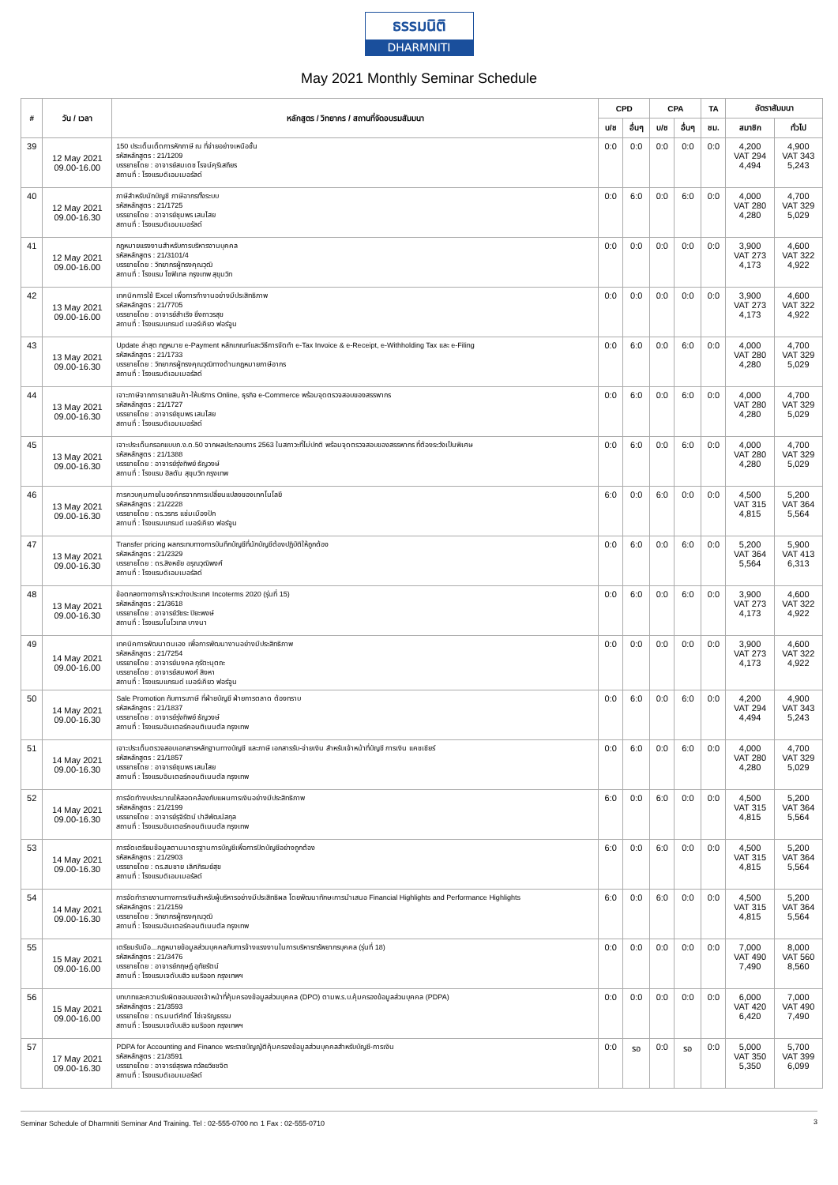ธรรมนิติ
DHARMNITI
May 2021 Monthly Seminar Schedule
| # | วัน / เวลา | หลักสูตร / วิทยากร / สถานที่จัดอบรมสัมมนา | CPD | | CPA | | TA | อัตราสัมมนา | |
| --- | --- | --- | --- | --- | --- | --- | --- | --- | --- |
| | | | บ/ช | อื่นๆ | บ/ช | อื่นๆ | ชม. | สมาชิก | ทั่วไป |
| 39 | 12 May 2021 09.00-16.00 | 150 ประเด็นเด็ดการหักภาษี ณ ที่จ่ายอย่างเหนือชั้น รหัสหลักสูตร : 21/1209 บรรยายโดย : อาจารย์สมเดช โรจน์คุรีเสถียร สถานที่ : โรงแรมดิเอมเมอรัลด์ | 0:0 | 0:0 | 0:0 | 0:0 | 0:0 | 4,200 VAT 294 4,494 | 4,900 VAT 343 5,243 |
| 40 | 12 May 2021 09.00-16.30 | ภาษีสำหรับนักบัญชี ภาษีอากรทั้งระบบ รหัสหลักสูตร : 21/1725 บรรยายโดย : อาจารย์ชุมพร เสนไสย สถานที่ : โรงแรมดิเอมเมอรัลด์ | 0:0 | 6:0 | 0:0 | 6:0 | 0:0 | 4,000 VAT 280 4,280 | 4,700 VAT 329 5,029 |
| 41 | 12 May 2021 09.00-16.00 | กฎหมายแรงงานสำหรับการบริหารงานบุคคล รหัสหลักสูตร : 21/3101/4 บรรยายโดย : วิทยากรผู้ทรงคุณวุฒิ สถานที่ : โรงแรม โซฟิเทล กรุงเทพ สุขุมวิท | 0:0 | 0:0 | 0:0 | 0:0 | 0:0 | 3,900 VAT 273 4,173 | 4,600 VAT 322 4,922 |
| 42 | 13 May 2021 09.00-16.00 | เทคนิคการใช้ Excel เพื่อการทำงานอย่างมีประสิทธิภาพ รหัสหลักสูตร : 21/7705 บรรยายโดย : อาจารย์สำเริง ยิ่งถาวรสุข สถานที่ : โรงแรมแกรนด์ เมอร์เคียว ฟอร์จูน | 0:0 | 0:0 | 0:0 | 0:0 | 0:0 | 3,900 VAT 273 4,173 | 4,600 VAT 322 4,922 |
| 43 | 13 May 2021 09.00-16.30 | Update ล่าสุด กฎหมาย e-Payment หลักเกณฑ์และวิธีการจัดทำ e-Tax Invoice & e-Receipt, e-Withholding Tax และ e-Filing รหัสหลักสูตร : 21/1733 บรรยายโดย : วิทยากรผู้ทรงคุณวุฒิทางด้านกฎหมายภาษีอากร สถานที่ : โรงแรมดิเอมเมอรัลด์ | 0:0 | 6:0 | 0:0 | 6:0 | 0:0 | 4,000 VAT 280 4,280 | 4,700 VAT 329 5,029 |
| 44 | 13 May 2021 09.00-16.30 | เจาะภาษีจากการขายสินค้า-ให้บริการ Online, ธุรกิจ e-Commerce พร้อมจุดตรวจสอบของสรรพากร รหัสหลักสูตร : 21/1727 บรรยายโดย : อาจารย์ชุมพร เสนไสย สถานที่ : โรงแรมดิเอมเมอรัลด์ | 0:0 | 6:0 | 0:0 | 6:0 | 0:0 | 4,000 VAT 280 4,280 | 4,700 VAT 329 5,029 |
| 45 | 13 May 2021 09.00-16.30 | เจาะประเด็นกรอกแบบภ.ง.ด.50 จากผลประกอบการ 2563 ในสภาวะที่ไม่ปกติ พร้อมจุดตรวจสอบของสรรพากร ที่ต้องระวังเป็นพิเศษ รหัสหลักสูตร : 21/1388 บรรยายโดย : อาจารย์รุ่งทิพย์ ธัญวงษ์ สถานที่ : โรงแรม ฮิลตัน สุขุมวิท กรุงเทพ | 0:0 | 6:0 | 0:0 | 6:0 | 0:0 | 4,000 VAT 280 4,280 | 4,700 VAT 329 5,029 |
| 46 | 13 May 2021 09.00-16.30 | การควบคุมภายในองค์กรจากการเปลี่ยนแปลงของเทคโนโลยี รหัสหลักสูตร : 21/2228 บรรยายโดย : ดร.วรกร แช่มเมืองปัก สถานที่ : โรงแรมแกรนด์ เมอร์เคียว ฟอร์จูน | 6:0 | 0:0 | 6:0 | 0:0 | 0:0 | 4,500 VAT 315 4,815 | 5,200 VAT 364 5,564 |
| 47 | 13 May 2021 09.00-16.30 | Transfer pricing ผลกระทบทางการบันทึกบัญชีที่นักบัญชีต้องปฏิบัติให้ถูกต้อง รหัสหลักสูตร : 21/2329 บรรยายโดย : ดร.สิงหชัย อรุณวุฒิพงศ์ สถานที่ : โรงแรมดิเอมเมอรัลด์ | 0:0 | 6:0 | 0:0 | 6:0 | 0:0 | 5,200 VAT 364 5,564 | 5,900 VAT 413 6,313 |
| 48 | 13 May 2021 09.00-16.30 | ข้อตกลงทางการค้าระหว่างประเทศ Incoterms 2020 (รุ่นที่ 15) รหัสหลักสูตร : 21/3618 บรรยายโดย : อาจารย์วัชระ ปิยะพงษ์ สถานที่ : โรงแรมโนโวเทล บางนา | 0:0 | 6:0 | 0:0 | 6:0 | 0:0 | 3,900 VAT 273 4,173 | 4,600 VAT 322 4,922 |
| 49 | 14 May 2021 09.00-16.00 | เทคนิคการพัฒนาตนเอง เพื่อการพัฒนางานอย่างมีประสิทธิภาพ รหัสหลักสูตร : 21/7254 บรรยายโดย : อาจารย์มงคล กุรัตะนุตถะ บรรยายโดย : อาจารย์สมพงศ์ สิงหา สถานที่ : โรงแรมแกรนด์ เมอร์เคียว ฟอร์จูน | 0:0 | 0:0 | 0:0 | 0:0 | 0:0 | 3,900 VAT 273 4,173 | 4,600 VAT 322 4,922 |
| 50 | 14 May 2021 09.00-16.30 | Sale Promotion กับภาระภาษี ที่ฝ่ายบัญชี ฝ่ายการตลาด ต้องทราบ รหัสหลักสูตร : 21/1837 บรรยายโดย : อาจารย์รุ่งทิพย์ ธัญวงษ์ สถานที่ : โรงแรมอินเตอร์คอนติเนนตัล กรุงเทพ | 0:0 | 6:0 | 0:0 | 6:0 | 0:0 | 4,200 VAT 294 4,494 | 4,900 VAT 343 5,243 |
| 51 | 14 May 2021 09.00-16.30 | เจาะประเด็นตรวจสอบเอกสารหลักฐานทางบัญชี และภาษี เอกสารรับ-จ่ายเงิน สำหรับเจ้าหน้าที่บัญชี การเงิน แคชเชียร์ รหัสหลักสูตร : 21/1857 บรรยายโดย : อาจารย์ชุมพร เสนไสย สถานที่ : โรงแรมอินเตอร์คอนติเนนตัล กรุงเทพ | 0:0 | 6:0 | 0:0 | 6:0 | 0:0 | 4,000 VAT 280 4,280 | 4,700 VAT 329 5,029 |
| 52 | 14 May 2021 09.00-16.30 | การจัดทำงบประมาณให้สอดคล้องกับแผนการเงินอย่างมีประสิทธิภาพ รหัสหลักสูตร : 21/2199 บรรยายโดย : อาจารย์รุจิรัตน์ ปาลีพัฒน์สกุล สถานที่ : โรงแรมอินเตอร์คอนติเนนตัล กรุงเทพ | 6:0 | 0:0 | 6:0 | 0:0 | 0:0 | 4,500 VAT 315 4,815 | 5,200 VAT 364 5,564 |
| 53 | 14 May 2021 09.00-16.30 | การจัดเตรียมข้อมูลตามมาตรฐานการบัญชีเพื่อการปิดบัญชีอย่างถูกต้อง รหัสหลักสูตร : 21/2903 บรรยายโดย : ดร.สมชาย เลิศภิรมย์สุข สถานที่ : โรงแรมดิเอมเมอรัลด์ | 6:0 | 0:0 | 6:0 | 0:0 | 0:0 | 4,500 VAT 315 4,815 | 5,200 VAT 364 5,564 |
| 54 | 14 May 2021 09.00-16.30 | การจัดทำรายงานทางการเงินสำหรับผู้บริหารอย่างมีประสิทธิผล โดยพัฒนาทักษะการนำเสนอ Financial Highlights and Performance Highlights รหัสหลักสูตร : 21/2159 บรรยายโดย : วิทยากรผู้ทรงคุณวุฒิ สถานที่ : โรงแรมอินเตอร์คอนติเนนตัล กรุงเทพ | 6:0 | 0:0 | 6:0 | 0:0 | 0:0 | 4,500 VAT 315 4,815 | 5,200 VAT 364 5,564 |
| 55 | 15 May 2021 09.00-16.00 | เตรียมรับมือ...กฎหมายข้อมูลส่วนบุคคลกับการจ้างแรงงานในการบริหารทรัพยากรบุคคล (รุ่นที่ 18) รหัสหลักสูตร : 21/3476 บรรยายโดย : อาจารย์กฤษฎ์ อุทัยรัตน์ สถานที่ : โรงแรมเจดับบลิว แมริออท กรุงเทพฯ | 0:0 | 0:0 | 0:0 | 0:0 | 0:0 | 7,000 VAT 490 7,490 | 8,000 VAT 560 8,560 |
| 56 | 15 May 2021 09.00-16.00 | บทบาทและความรับผิดชอบของเจ้าหน้าที่คุ้มครองข้อมูลส่วนบุคคล (DPO) ตามพ.ร.บ.คุ้มครองข้อมูลส่วนบุคคล (PDPA) รหัสหลักสูตร : 21/3593 บรรยายโดย : ดร.มนต์ศักดิ์ โซ่เจริญธรรม สถานที่ : โรงแรมเจดับบลิว แมริออท กรุงเทพฯ | 0:0 | 0:0 | 0:0 | 0:0 | 0:0 | 6,000 VAT 420 6,420 | 7,000 VAT 490 7,490 |
| 57 | 17 May 2021 09.00-16.30 | PDPA for Accounting and Finance พระราชบัญญัติคุ้มครองข้อมูลส่วนบุคคลสำหรับบัญชี-การเงิน รหัสหลักสูตร : 21/3591 บรรยายโดย : อาจารย์สุรพล ถวัลยวิชชจิต สถานที่ : โรงแรมดิเอมเมอรัลด์ | 0:0 | รอ | 0:0 | รอ | 0:0 | 5,000 VAT 350 5,350 | 5,700 VAT 399 6,099 |
Seminar Schedule of Dharmniti Seminar And Training. Tel : 02-555-0700 กด 1 Fax : 02-555-0710 3